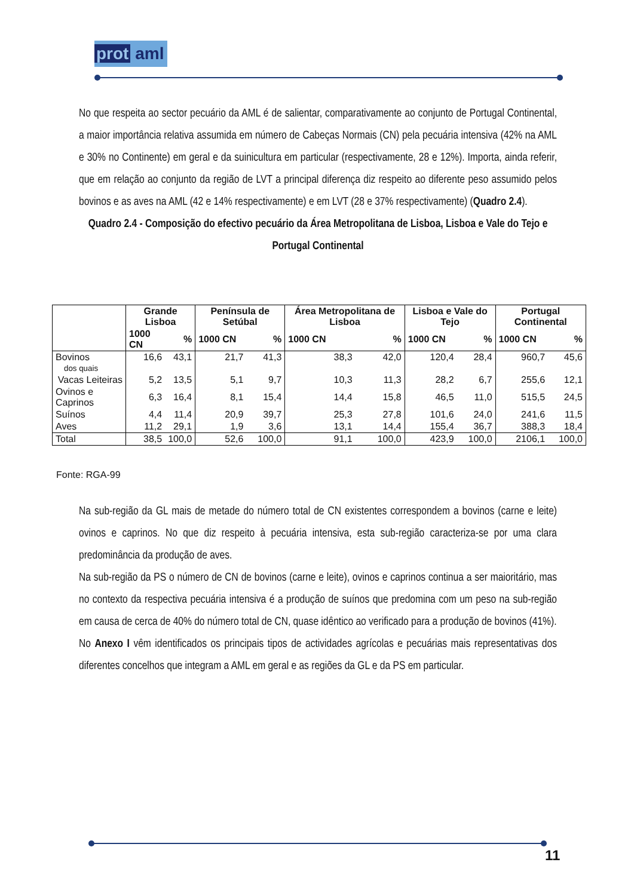prot aml
No que respeita ao sector pecuário da AML é de salientar, comparativamente ao conjunto de Portugal Continental, a maior importância relativa assumida em número de Cabeças Normais (CN) pela pecuária intensiva (42% na AML e 30% no Continente) em geral e da suinicultura em particular (respectivamente, 28 e 12%). Importa, ainda referir, que em relação ao conjunto da região de LVT a principal diferença diz respeito ao diferente peso assumido pelos bovinos e as aves na AML (42 e 14% respectivamente) e em LVT (28 e 37% respectivamente) (Quadro 2.4).
Quadro 2.4 - Composição do efectivo pecuário da Área Metropolitana de Lisboa, Lisboa e Vale do Tejo e Portugal Continental
| | Grande Lisboa | | Península de Setúbal | | Área Metropolitana de Lisboa | | Lisboa e Vale do Tejo | | Portugal Continental | |
| --- | --- | --- | --- | --- | --- | --- | --- | --- | --- | --- |
| | 1000 CN | % | 1000 CN | % | 1000 CN | % | 1000 CN | % | 1000 CN | % |
| Bovinos dos quais | 16,6 | 43,1 | 21,7 | 41,3 | 38,3 | 42,0 | 120,4 | 28,4 | 960,7 | 45,6 |
| Vacas Leiteiras | 5,2 | 13,5 | 5,1 | 9,7 | 10,3 | 11,3 | 28,2 | 6,7 | 255,6 | 12,1 |
| Ovinos e Caprinos | 6,3 | 16,4 | 8,1 | 15,4 | 14,4 | 15,8 | 46,5 | 11,0 | 515,5 | 24,5 |
| Suínos | 4,4 | 11,4 | 20,9 | 39,7 | 25,3 | 27,8 | 101,6 | 24,0 | 241,6 | 11,5 |
| Aves | 11,2 | 29,1 | 1,9 | 3,6 | 13,1 | 14,4 | 155,4 | 36,7 | 388,3 | 18,4 |
| Total | 38,5 | 100,0 | 52,6 | 100,0 | 91,1 | 100,0 | 423,9 | 100,0 | 2106,1 | 100,0 |
Fonte: RGA-99
Na sub-região da GL mais de metade do número total de CN existentes correspondem a bovinos (carne e leite) ovinos e caprinos. No que diz respeito à pecuária intensiva, esta sub-região caracteriza-se por uma clara predominância da produção de aves.
Na sub-região da PS o número de CN de bovinos (carne e leite), ovinos e caprinos continua a ser maioritário, mas no contexto da respectiva pecuária intensiva é a produção de suínos que predomina com um peso na sub-região em causa de cerca de 40% do número total de CN, quase idêntico ao verificado para a produção de bovinos (41%).
No Anexo I vêm identificados os principais tipos de actividades agrícolas e pecuárias mais representativas dos diferentes concelhos que integram a AML em geral e as regiões da GL e da PS em particular.
11